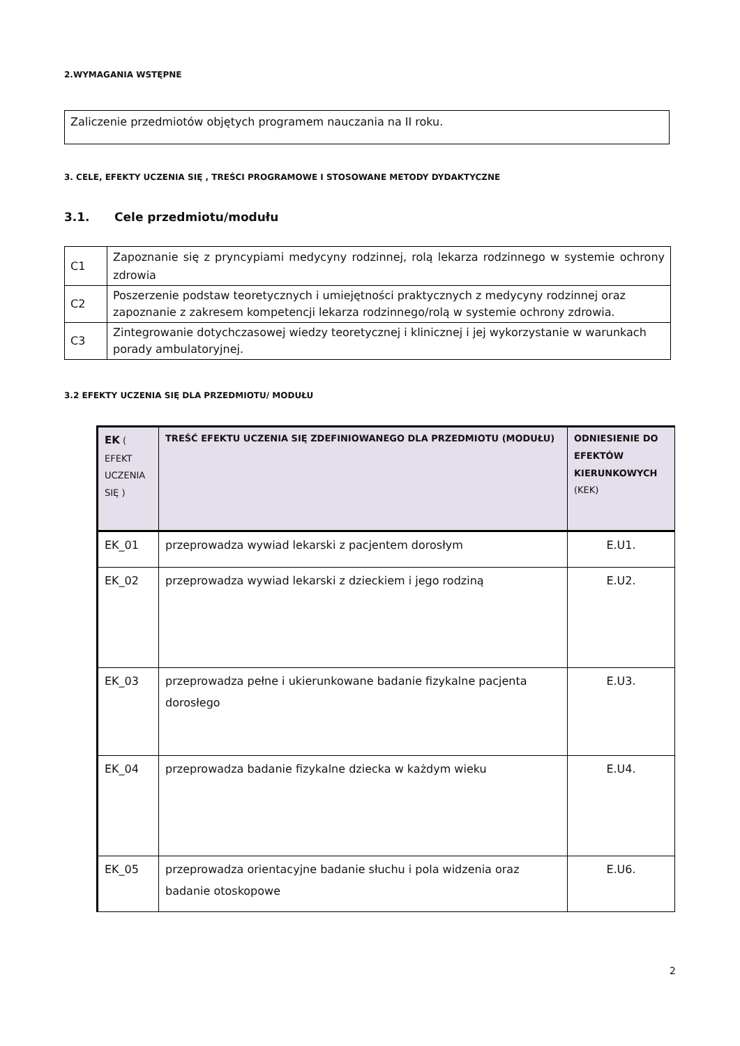2.WYMAGANIA WSTĘPNE
Zaliczenie przedmiotów objętych programem nauczania na II roku.
3. CELE, EFEKTY UCZENIA SIĘ , TREŚCI PROGRAMOWE I STOSOWANE METODY DYDAKTYCZNE
3.1. Cele przedmiotu/modułu
| C1 | Zapoznanie się z pryncypiami medycyny rodzinnej, rolą lekarza rodzinnego w systemie ochrony zdrowia |
| C2 | Poszerzenie podstaw teoretycznych i umiejętności praktycznych z medycyny rodzinnej oraz zapoznanie z zakresem kompetencji lekarza rodzinnego/rolą w systemie ochrony zdrowia. |
| C3 | Zintegrowanie dotychczasowej wiedzy teoretycznej i klinicznej i jej wykorzystanie w warunkach porady ambulatoryjnej. |
3.2 EFEKTY UCZENIA SIĘ DLA PRZEDMIOTU/ MODUŁU
| EK ( EFEKT UCZENIA SIĘ ) | TREŚĆ EFEKTU UCZENIA SIĘ ZDEFINIOWANEGO DLA PRZEDMIOTU (MODUŁU) | ODNIESIENIE DO EFEKTÓW KIERUNKOWYCH (KEK) |
| --- | --- | --- |
| EK_01 | przeprowadza wywiad lekarski z pacjentem dorosłym | E.U1. |
| EK_02 | przeprowadza wywiad lekarski z dzieckiem i jego rodziną | E.U2. |
| EK_03 | przeprowadza pełne i ukierunkowane badanie fizykalne pacjenta dorosłego | E.U3. |
| EK_04 | przeprowadza badanie fizykalne dziecka w każdym wieku | E.U4. |
| EK_05 | przeprowadza orientacyjne badanie słuchu i pola widzenia oraz badanie otoskopowe | E.U6. |
2